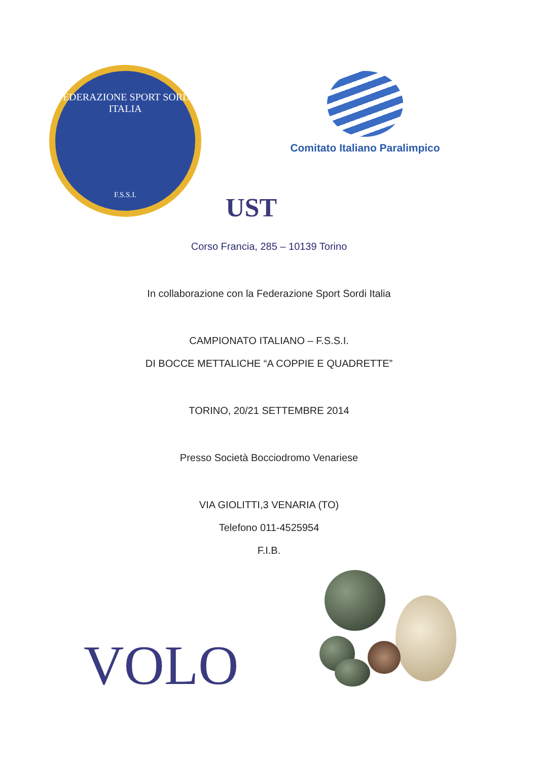FEDERAZIONE SPORT SORDI ITALIA
F.S.S.I.
Comitato Italiano Paralimpico
UST
Corso Francia, 285 – 10139 Torino
In collaborazione con la Federazione Sport Sordi Italia
CAMPIONATO ITALIANO – F.S.S.I.
DI BOCCE METTALICHE “A COPPIE E QUADRETTE”
TORINO, 20/21 SETTEMBRE 2014
Presso Società Bocciodromo Venariese
VIA GIOLITTI,3 VENARIA (TO)
Telefono 011-4525954
F.I.B.
VOLO